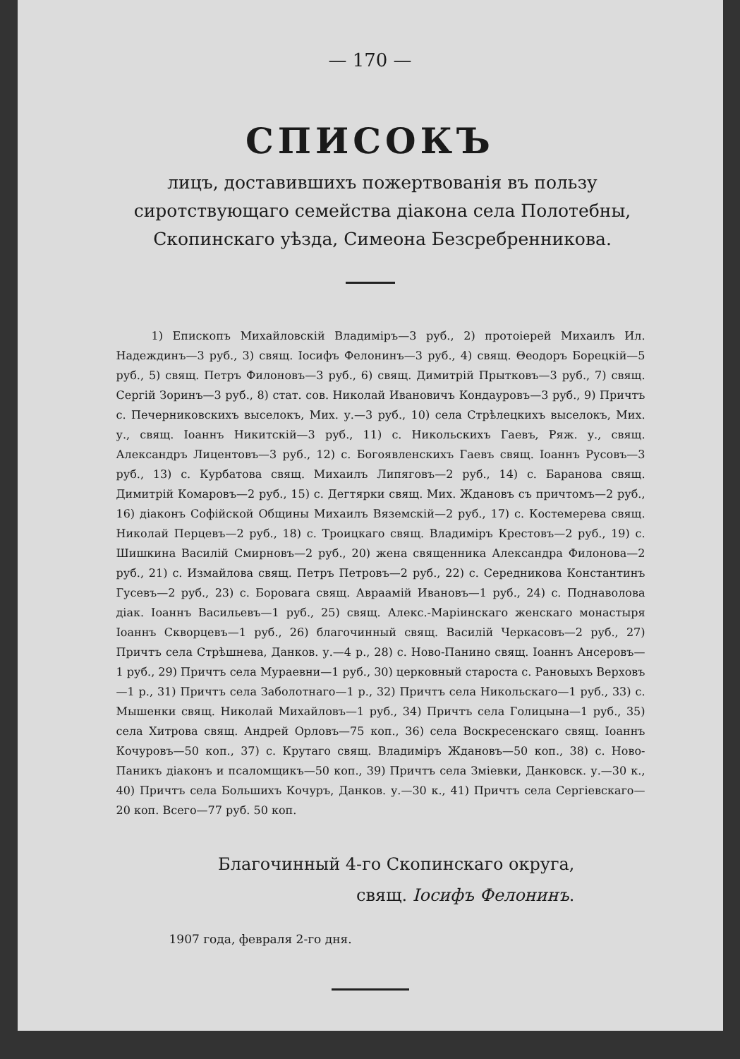— 170 —
СПИСОКЪ
лицъ, доставившихъ пожертвованія въ пользу сиротствующаго семейства діакона села Полотебны, Скопинскаго уѣзда, Симеона Безсребренникова.
1) Епископъ Михайловскій Владиміръ—3 руб., 2) протоіерей Михаилъ Ил. Надеждинъ—3 руб., 3) свящ. Іосифъ Фелонинъ—3 руб., 4) свящ. Θеодоръ Борецкій—5 руб., 5) свящ. Петръ Филоновъ—3 руб., 6) свящ. Димитрій Прытковъ—3 руб., 7) свящ. Сергій Зоринъ—3 руб., 8) стат. сов. Николай Ивановичъ Кондауровъ—3 руб., 9) Причтъ с. Печерниковскихъ выселокъ, Мих. у.—3 руб., 10) села Стрѣлецкихъ выселокъ, Мих. у., свящ. Іоаннъ Никитскій—3 руб., 11) с. Никольскихъ Гаевъ, Ряж. у., свящ. Александръ Лицентовъ—3 руб., 12) с. Богоявленскихъ Гаевъ свящ. Іоаннъ Русовъ—3 руб., 13) с. Курбатова свящ. Михаилъ Липяговъ—2 руб., 14) с. Баранова свящ. Димитрій Комаровъ—2 руб., 15) с. Дегтярки свящ. Мих. Ждановъ съ причтомъ—2 руб., 16) діаконъ Софійской Общины Михаилъ Вяземскій—2 руб., 17) с. Костемерева свящ. Николай Перцевъ—2 руб., 18) с. Троицкаго свящ. Владиміръ Крестовъ—2 руб., 19) с. Шишкина Василій Смирновъ—2 руб., 20) жена священника Александра Филонова—2 руб., 21) с. Измайлова свящ. Петръ Петровъ—2 руб., 22) с. Середникова Константинъ Гусевъ—2 руб., 23) с. Боровага свящ. Авраамій Ивановъ—1 руб., 24) с. Поднаволова діак. Іоаннъ Васильевъ—1 руб., 25) свящ. Алекс.-Маріинскаго женскаго монастыря Іоаннъ Скворцевъ—1 руб., 26) благочинный свящ. Василій Черкасовъ—2 руб., 27) Причтъ села Стрѣшнева, Данков. у.—4 р., 28) с. Ново-Панино свящ. Іоаннъ Ансеровъ—1 руб., 29) Причтъ села Мураевни—1 руб., 30) церковный староста с. Рановыхъ Верховъ—1 р., 31) Причтъ села Заболотнаго—1 р., 32) Причтъ села Никольскаго—1 руб., 33) с. Мышенки свящ. Николай Михайловъ—1 руб., 34) Причтъ села Голицына—1 руб., 35) села Хитрова свящ. Андрей Орловъ—75 коп., 36) села Воскресенскаго свящ. Іоаннъ Кочуровъ—50 коп., 37) с. Крутаго свящ. Владиміръ Ждановъ—50 коп., 38) с. Ново-Паникъ діаконъ и псаломщикъ—50 коп., 39) Причтъ села Зміевки, Данковск. у.—30 к., 40) Причтъ села Большихъ Кочуръ, Данков. у.—30 к., 41) Причтъ села Сергіевскаго—20 коп. Всего—77 руб. 50 коп.
Благочинный 4-го Скопинскаго округа,
свящ. Іосифъ Фелонинъ.
1907 года, февраля 2-го дня.